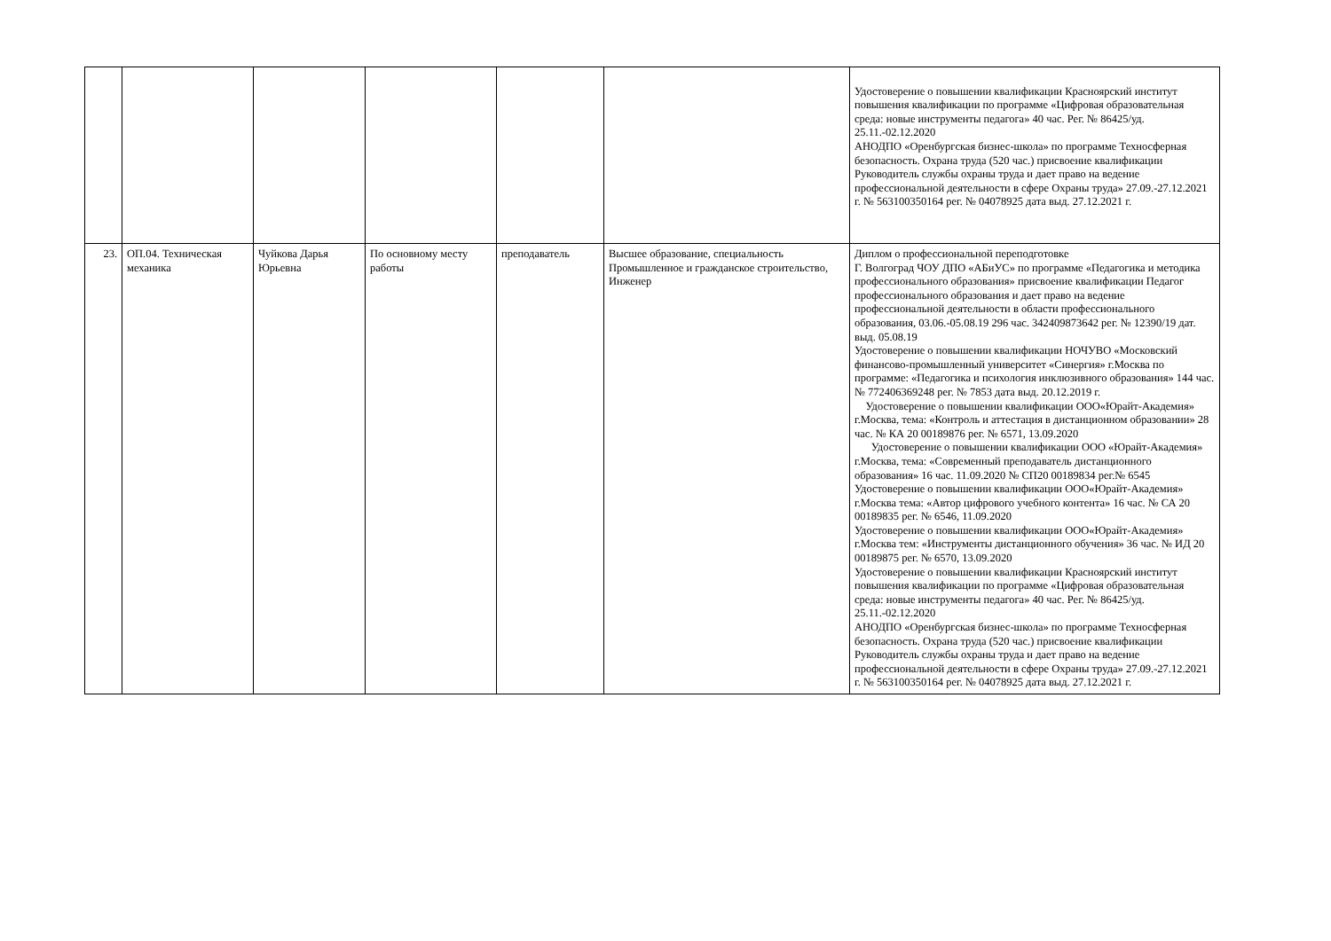| | | | | | | Удостоверение о повышении квалификации Красноярский институт повышения квалификации по программе «Цифровая образовательная среда: новые инструменты педагога» 40 час. Рег. № 86425/уд. 25.11.-02.12.2020 АНОДПО «Оренбургская бизнес-школа» по программе Техносферная безопасность. Охрана труда (520 час.) присвоение квалификации Руководитель службы охраны труда и дает право на ведение профессиональной деятельности в сфере Охраны труда» 27.09.-27.12.2021 г. № 563100350164 рег. № 04078925 дата выд. 27.12.2021 г. |
| 23. | ОП.04. Техническая механика | Чуйкова Дарья Юрьевна | По основному месту работы | преподаватель | Высшее образование, специальность Промышленное и гражданское строительство, Инженер | Диплом о профессиональной переподготовке Г. Волгоград ЧОУ ДПО «АБиУС» по программе «Педагогика и методика профессионального образования» присвоение квалификации Педагог профессионального образования и дает право на ведение профессиональной деятельности в области профессионального образования, 03.06.-05.08.19 296 час. 342409873642 рег. № 12390/19 дат. выд. 05.08.19 Удостоверение о повышении квалификации НОЧУВО «Московский финансово-промышленный университет «Синергия» г.Москва по программе: «Педагогика и психология инклюзивного образования» 144 час. № 772406369248 рег. № 7853 дата выд. 20.12.2019 г. Удостоверение о повышении квалификации ООО«Юрайт-Академия» г.Москва, тема: «Контроль и аттестация в дистанционном образовании» 28 час. № КА 20 00189876 рег. № 6571, 13.09.2020 Удостоверение о повышении квалификации ООО «Юрайт-Академия» г.Москва, тема: «Современный преподаватель дистанционного образования» 16 час. 11.09.2020 № СП20 00189834 рег.№ 6545 Удостоверение о повышении квалификации ООО«Юрайт-Академия» г.Москва тема: «Автор цифрового учебного контента» 16 час. № СА 20 00189835 рег. № 6546, 11.09.2020 Удостоверение о повышении квалификации ООО«Юрайт-Академия» г.Москва тем: «Инструменты дистанционного обучения» 36 час. № ИД 20 00189875 рег. № 6570, 13.09.2020 Удостоверение о повышении квалификации Красноярский институт повышения квалификации по программе «Цифровая образовательная среда: новые инструменты педагога» 40 час. Рег. № 86425/уд. 25.11.-02.12.2020 АНОДПО «Оренбургская бизнес-школа» по программе Техносферная безопасность. Охрана труда (520 час.) присвоение квалификации Руководитель службы охраны труда и дает право на ведение профессиональной деятельности в сфере Охраны труда» 27.09.-27.12.2021 г. № 563100350164 рег. № 04078925 дата выд. 27.12.2021 г. |